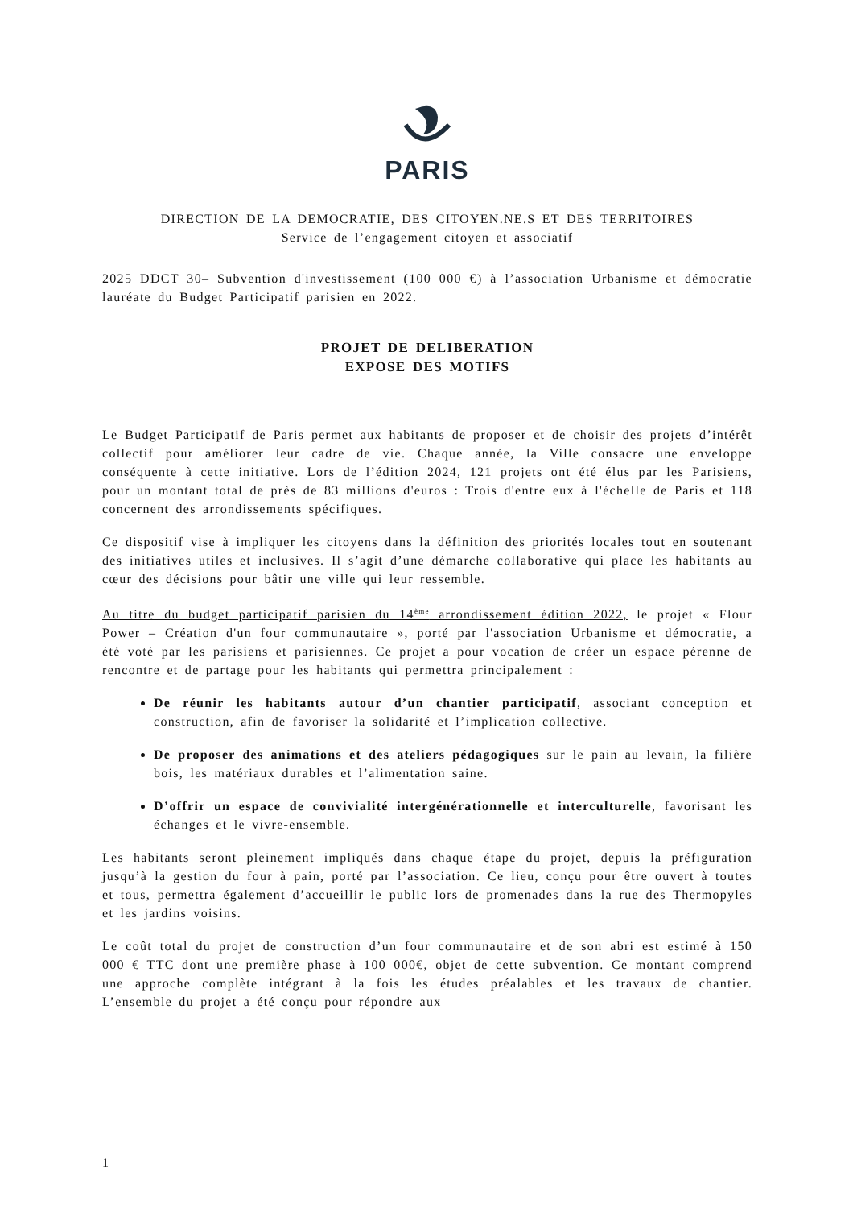PARIS
DIRECTION DE LA DEMOCRATIE, DES CITOYEN.NE.S ET DES TERRITOIRES
Service de l’engagement citoyen et associatif
2025 DDCT 30– Subvention d'investissement (100 000 €) à l’association Urbanisme et démocratie lauréate du Budget Participatif parisien en 2022.
PROJET DE DELIBERATION
EXPOSE DES MOTIFS
Le Budget Participatif de Paris permet aux habitants de proposer et de choisir des projets d’intérêt collectif pour améliorer leur cadre de vie. Chaque année, la Ville consacre une enveloppe conséquente à cette initiative. Lors de l’édition 2024, 121 projets ont été élus par les Parisiens, pour un montant total de près de 83 millions d'euros : Trois d'entre eux à l'échelle de Paris et 118 concernent des arrondissements spécifiques.
Ce dispositif vise à impliquer les citoyens dans la définition des priorités locales tout en soutenant des initiatives utiles et inclusives. Il s’agit d’une démarche collaborative qui place les habitants au cœur des décisions pour bâtir une ville qui leur ressemble.
Au titre du budget participatif parisien du 14<sup>ème</sup> arrondissement édition 2022, le projet « Flour Power – Création d'un four communautaire », porté par l'association Urbanisme et démocratie, a été voté par les parisiens et parisiennes. Ce projet a pour vocation de créer un espace pérenne de rencontre et de partage pour les habitants qui permettra principalement :
De réunir les habitants autour d’un chantier participatif, associant conception et construction, afin de favoriser la solidarité et l’implication collective.
De proposer des animations et des ateliers pédagogiques sur le pain au levain, la filière bois, les matériaux durables et l’alimentation saine.
D’offrir un espace de convivialité intergénérationnelle et interculturelle, favorisant les échanges et le vivre-ensemble.
Les habitants seront pleinement impliqués dans chaque étape du projet, depuis la préfiguration jusqu’à la gestion du four à pain, porté par l’association. Ce lieu, conçu pour être ouvert à toutes et tous, permettra également d’accueillir le public lors de promenades dans la rue des Thermopyles et les jardins voisins.
Le coût total du projet de construction d’un four communautaire et de son abri est estimé à 150 000 € TTC dont une première phase à 100 000€, objet de cette subvention. Ce montant comprend une approche complète intégrant à la fois les études préalables et les travaux de chantier. L’ensemble du projet a été conçu pour répondre aux
1